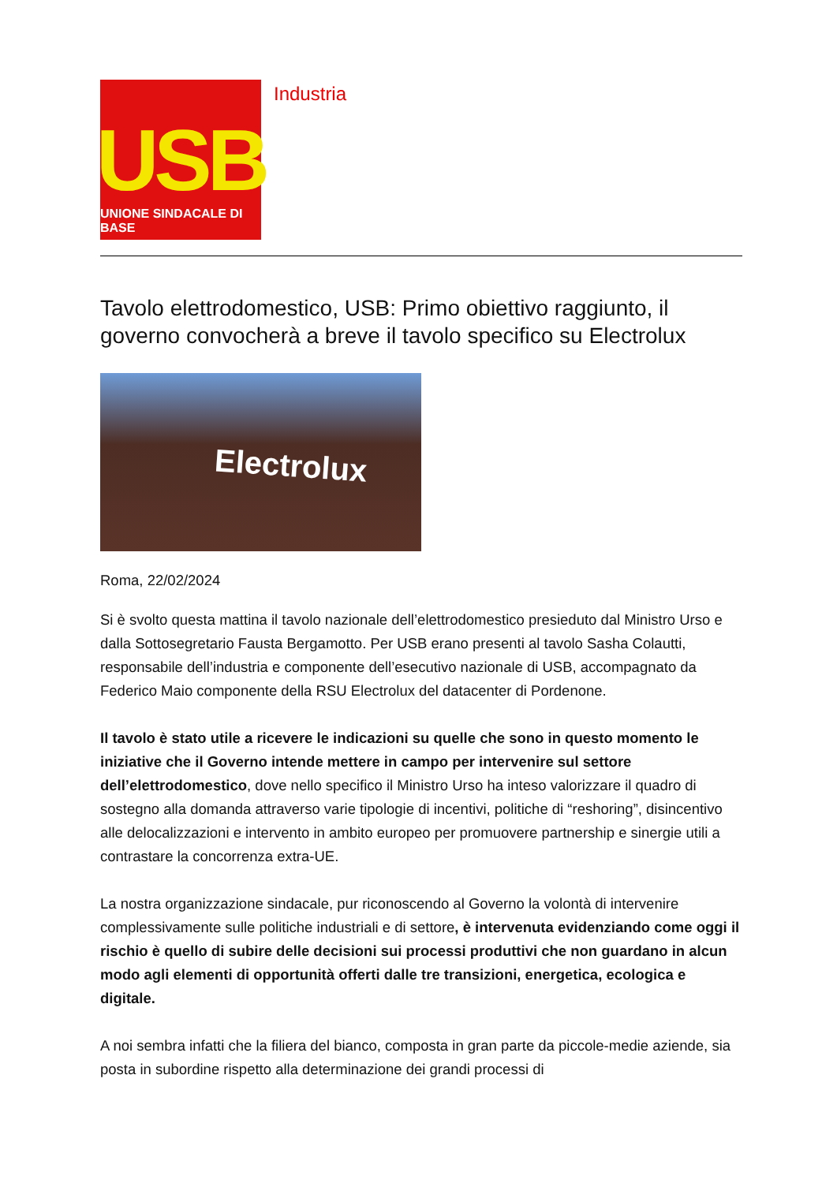USB
UNIONE SINDACALE DI BASE
Industria
Tavolo elettrodomestico, USB: Primo obiettivo raggiunto, il governo convocherà a breve il tavolo specifico su Electrolux
Electrolux
Roma, 22/02/2024
Si è svolto questa mattina il tavolo nazionale dell’elettrodomestico presieduto dal Ministro Urso e dalla Sottosegretario Fausta Bergamotto. Per USB erano presenti al tavolo Sasha Colautti, responsabile dell’industria e componente dell’esecutivo nazionale di USB, accompagnato da Federico Maio componente della RSU Electrolux del datacenter di Pordenone.
Il tavolo è stato utile a ricevere le indicazioni su quelle che sono in questo momento le iniziative che il Governo intende mettere in campo per intervenire sul settore dell’elettrodomestico, dove nello specifico il Ministro Urso ha inteso valorizzare il quadro di sostegno alla domanda attraverso varie tipologie di incentivi, politiche di “reshoring”, disincentivo alle delocalizzazioni e intervento in ambito europeo per promuovere partnership e sinergie utili a contrastare la concorrenza extra-UE.
La nostra organizzazione sindacale, pur riconoscendo al Governo la volontà di intervenire complessivamente sulle politiche industriali e di settore, è intervenuta evidenziando come oggi il rischio è quello di subire delle decisioni sui processi produttivi che non guardano in alcun modo agli elementi di opportunità offerti dalle tre transizioni, energetica, ecologica e digitale.
A noi sembra infatti che la filiera del bianco, composta in gran parte da piccole-medie aziende, sia posta in subordine rispetto alla determinazione dei grandi processi di